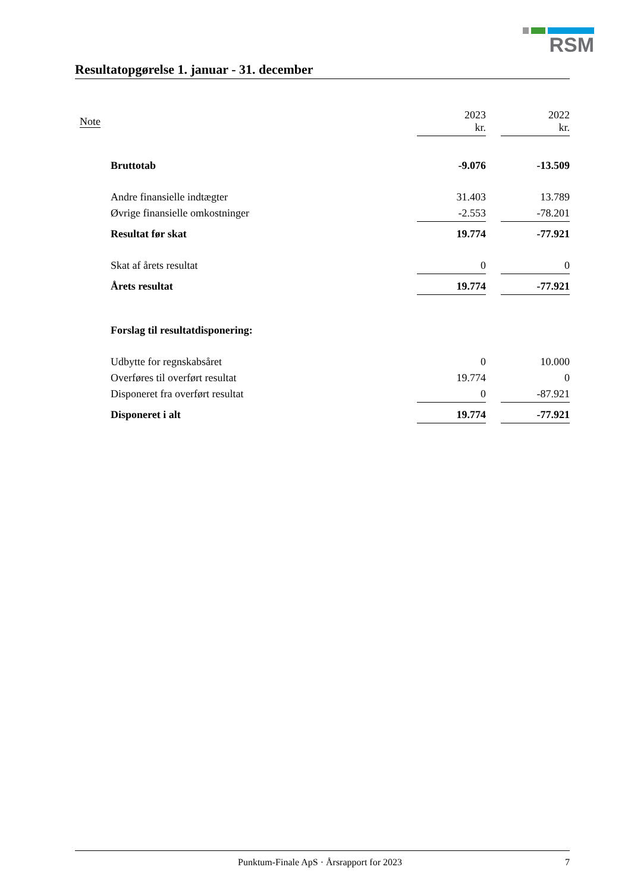RSM
Resultatopgørelse 1. januar - 31. december
| Note | | 2023 kr. | | 2022 kr. |
| | Bruttotab | -9.076 | | -13.509 |
| | Andre finansielle indtægter | 31.403 | | 13.789 |
| | Øvrige finansielle omkostninger | -2.553 | | -78.201 |
| | Resultat før skat | 19.774 | | -77.921 |
| | Skat af årets resultat | 0 | | 0 |
| | Årets resultat | 19.774 | | -77.921 |
| | Forslag til resultatdisponering: | | | |
| | Udbytte for regnskabsåret | 0 | | 10.000 |
| | Overføres til overført resultat | 19.774 | | 0 |
| | Disponeret fra overført resultat | 0 | | -87.921 |
| | Disponeret i alt | 19.774 | | -77.921 |
Punktum-Finale ApS · Årsrapport for 2023 7